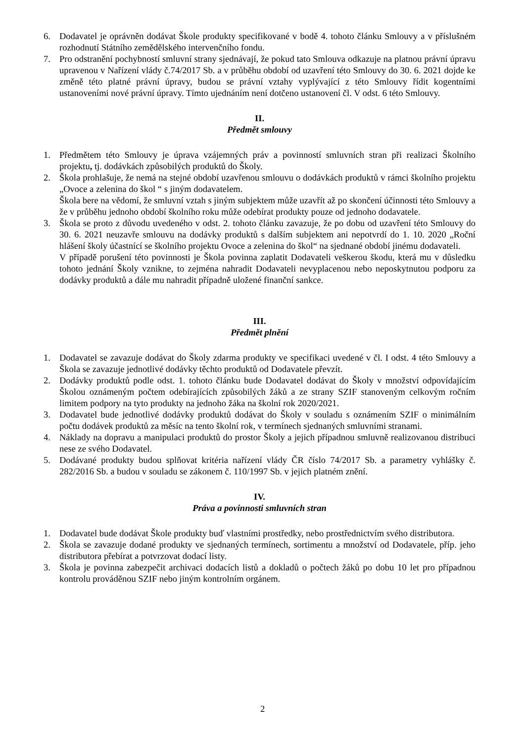6. Dodavatel je oprávněn dodávat Škole produkty specifikované v bodě 4. tohoto článku Smlouvy a v příslušném rozhodnutí Státního zemědělského intervenčního fondu.
7. Pro odstranění pochybností smluvní strany sjednávají, že pokud tato Smlouva odkazuje na platnou právní úpravu upravenou v Nařízení vlády č.74/2017 Sb. a v průběhu období od uzavření této Smlouvy do 30. 6. 2021 dojde ke změně této platné právní úpravy, budou se právní vztahy vyplývající z této Smlouvy řídit kogentními ustanoveními nové právní úpravy. Tímto ujednáním není dotčeno ustanovení čl. V odst. 6 této Smlouvy.
II.
Předmět smlouvy
1. Předmětem této Smlouvy je úprava vzájemných práv a povinností smluvních stran při realizaci Školního projektu, tj. dodávkách způsobilých produktů do Školy.
2. Škola prohlašuje, že nemá na stejné období uzavřenou smlouvu o dodávkách produktů v rámci školního projektu „Ovoce a zelenina do škol “ s jiným dodavatelem.
Škola bere na vědomí, že smluvní vztah s jiným subjektem může uzavřít až po skončení účinnosti této Smlouvy a že v průběhu jednoho období školního roku může odebírat produkty pouze od jednoho dodavatele.
3. Škola se proto z důvodu uvedeného v odst. 2. tohoto článku zavazuje, že po dobu od uzavření této Smlouvy do 30. 6. 2021 neuzavře smlouvu na dodávky produktů s dalším subjektem ani nepotvrdí do 1. 10. 2020 „Roční hlášení školy účastnící se školního projektu Ovoce a zelenina do škol“ na sjednané období jinému dodavateli.
V případě porušení této povinnosti je Škola povinna zaplatit Dodavateli veškerou škodu, která mu v důsledku tohoto jednání Školy vznikne, to zejména nahradit Dodavateli nevyplacenou nebo neposkytnutou podporu za dodávky produktů a dále mu nahradit případně uložené finanční sankce.
III.
Předmět plnění
1. Dodavatel se zavazuje dodávat do Školy zdarma produkty ve specifikaci uvedené v čl. I odst. 4 této Smlouvy a Škola se zavazuje jednotlivé dodávky těchto produktů od Dodavatele převzít.
2. Dodávky produktů podle odst. 1. tohoto článku bude Dodavatel dodávat do Školy v množství odpovídajícím Školou oznámeným počtem odebírajících způsobilých žáků a ze strany SZIF stanoveným celkovým ročním limitem podpory na tyto produkty na jednoho žáka na školní rok 2020/2021.
3. Dodavatel bude jednotlivé dodávky produktů dodávat do Školy v souladu s oznámením SZIF o minimálním počtu dodávek produktů za měsíc na tento školní rok, v termínech sjednaných smluvními stranami.
4. Náklady na dopravu a manipulaci produktů do prostor Školy a jejich případnou smluvně realizovanou distribuci nese ze svého Dodavatel.
5. Dodávané produkty budou splňovat kritéria nařízení vlády ČR číslo 74/2017 Sb. a parametry vyhlášky č. 282/2016 Sb. a budou v souladu se zákonem č. 110/1997 Sb. v jejich platném znění.
IV.
Práva a povinnosti smluvních stran
1. Dodavatel bude dodávat Škole produkty buď vlastními prostředky, nebo prostřednictvím svého distributora.
2. Škola se zavazuje dodané produkty ve sjednaných termínech, sortimentu a množství od Dodavatele, příp. jeho distributora přebírat a potvrzovat dodací listy.
3. Škola je povinna zabezpečit archivaci dodacích listů a dokladů o počtech žáků po dobu 10 let pro případnou kontrolu prováděnou SZIF nebo jiným kontrolním orgánem.
2